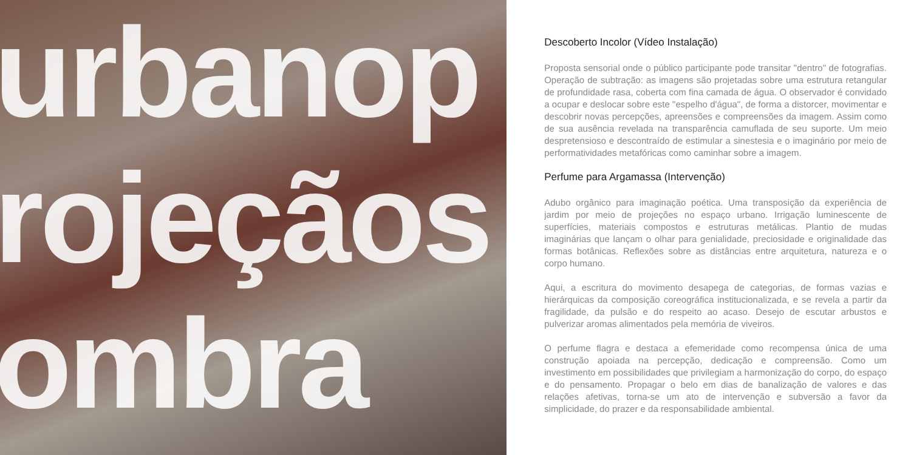urbanop
rojeçãos
ombra
Descoberto Incolor (Vídeo Instalação)
Proposta sensorial onde o público participante pode transitar "dentro" de fotografias. Operação de subtração: as imagens são projetadas sobre uma estrutura retangular de profundidade rasa, coberta com fina camada de água. O observador é convidado a ocupar e deslocar sobre este "espelho d'água", de forma a distorcer, movimentar e descobrir novas percepções, apreensões e compreensões da imagem. Assim como de sua ausência revelada na transparência camuflada de seu suporte. Um meio despretensioso e descontraído de estimular a sinestesia e o imaginário por meio de performatividades metafóricas como caminhar sobre a imagem.
Perfume para Argamassa (Intervenção)
Adubo orgânico para imaginação poética. Uma transposição da experiência de jardim por meio de projeções no espaço urbano. Irrigação luminescente de superfícies, materiais compostos e estruturas metálicas. Plantio de mudas imaginárias que lançam o olhar para genialidade, preciosidade e originalidade das formas botânicas. Reflexões sobre as distâncias entre arquitetura, natureza e o corpo humano.
Aqui, a escritura do movimento desapega de categorias, de formas vazias e hierárquicas da composição coreográfica institucionalizada, e se revela a partir da fragilidade, da pulsão e do respeito ao acaso. Desejo de escutar arbustos e pulverizar aromas alimentados pela memória de viveiros.
O perfume flagra e destaca a efemeridade como recompensa única de uma construção apoiada na percepção, dedicação e compreensão. Como um investimento em possibilidades que privilegiam a harmonização do corpo, do espaço e do pensamento. Propagar o belo em dias de banalização de valores e das relações afetivas, torna-se um ato de intervenção e subversão a favor da simplicidade, do prazer e da responsabilidade ambiental.